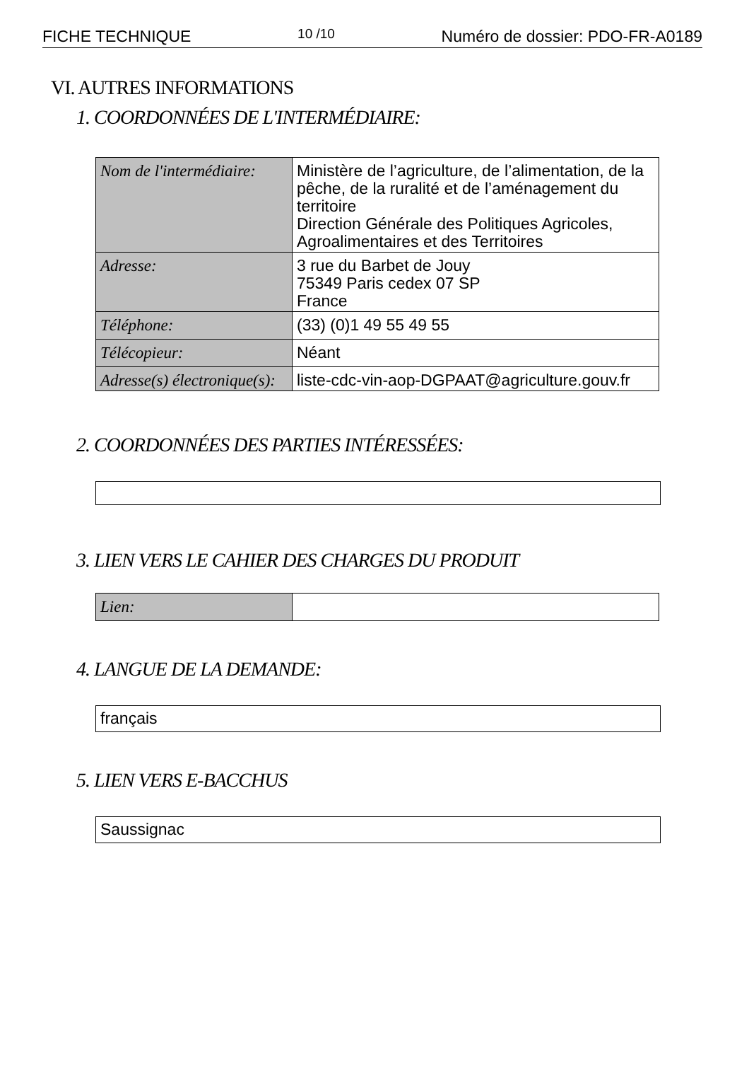FICHE TECHNIQUE 10 /10 Numéro de dossier: PDO-FR-A0189
VI. AUTRES INFORMATIONS
1. COORDONNÉES DE L'INTERMÉDIAIRE:
| Nom de l'intermédiaire: | Ministère de l’agriculture, de l’alimentation, de la pêche, de la ruralité et de l’aménagement du territoire Direction Générale des Politiques Agricoles, Agroalimentaires et des Territoires |
| Adresse: | 3 rue du Barbet de Jouy 75349 Paris cedex 07 SP France |
| Téléphone: | (33) (0)1 49 55 49 55 |
| Télécopieur: | Néant |
| Adresse(s) électronique(s): | liste-cdc-vin-aop-DGPAAT@agriculture.gouv.fr |
2. COORDONNÉES DES PARTIES INTÉRESSÉES:
3. LIEN VERS LE CAHIER DES CHARGES DU PRODUIT
| Lien: | |
4. LANGUE DE LA DEMANDE:
français
5. LIEN VERS E-BACCHUS
Saussignac